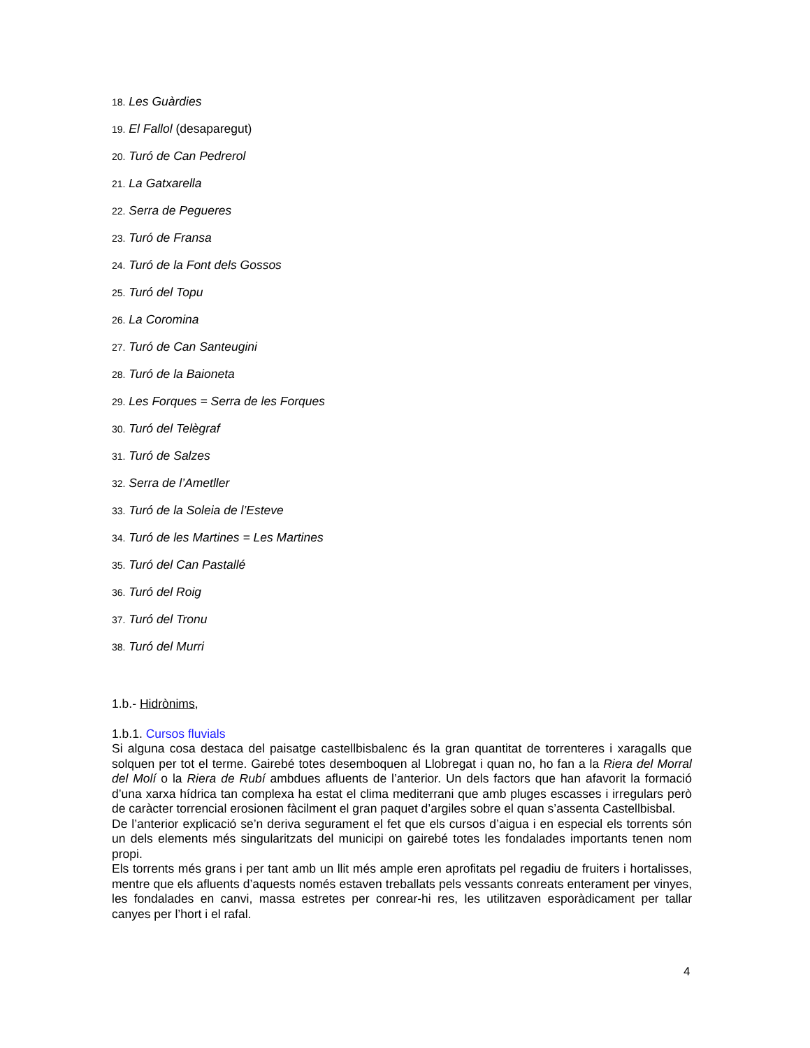18. Les Guàrdies
19. El Fallol (desaparegut)
20. Turó de Can Pedrerol
21. La Gatxarella
22. Serra de Pegueres
23. Turó de Fransa
24. Turó de la Font dels Gossos
25. Turó del Topu
26. La Coromina
27. Turó de Can Santeugini
28. Turó de la Baioneta
29. Les Forques = Serra de les Forques
30. Turó del Telègraf
31. Turó de Salzes
32. Serra de l’Ametller
33. Turó de la Soleia de l’Esteve
34. Turó de les Martines = Les Martines
35. Turó del Can Pastallé
36. Turó del Roig
37. Turó del Tronu
38. Turó del Murri
1.b.- Hidrònims,
1.b.1. Cursos fluvials
Si alguna cosa destaca del paisatge castellbisbalenc és la gran quantitat de torrenteres i xaragalls que solquen per tot el terme. Gairebé totes desemboquen al Llobregat i quan no, ho fan a la Riera del Morral del Molí o la Riera de Rubí ambdues afluents de l’anterior. Un dels factors que han afavorit la formació d’una xarxa hídrica tan complexa ha estat el clima mediterrani que amb pluges escasses i irregulars però de caràcter torrencial erosionen fàcilment el gran paquet d’argiles sobre el quan s’assenta Castellbisbal.
De l’anterior explicació se’n deriva segurament el fet que els cursos d’aigua i en especial els torrents són un dels elements més singularitzats del municipi on gairebé totes les fondalades importants tenen nom propi.
Els torrents més grans i per tant amb un llit més ample eren aprofitats pel regadiu de fruiters i hortalisses, mentre que els afluents d’aquests només estaven treballats pels vessants conreats enterament per vinyes, les fondalades en canvi, massa estretes per conrear-hi res, les utilitzaven esporàdicament per tallar canyes per l’hort i el rafal.
4